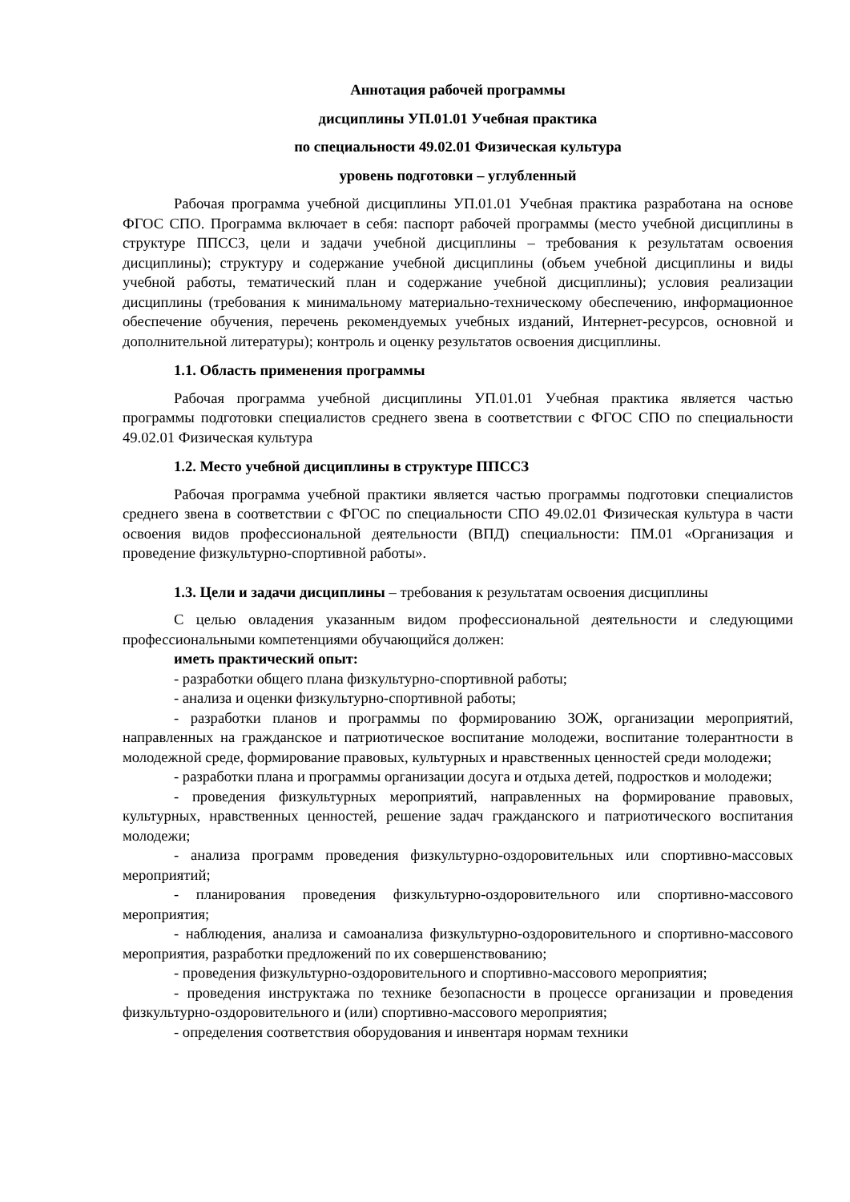Аннотация рабочей программы
дисциплины УП.01.01 Учебная практика
по специальности 49.02.01 Физическая культура
уровень подготовки – углубленный
Рабочая программа учебной дисциплины УП.01.01 Учебная практика разработана на основе ФГОС СПО. Программа включает в себя: паспорт рабочей программы (место учебной дисциплины в структуре ППССЗ, цели и задачи учебной дисциплины – требования к результатам освоения дисциплины); структуру и содержание учебной дисциплины (объем учебной дисциплины и виды учебной работы, тематический план и содержание учебной дисциплины); условия реализации дисциплины (требования к минимальному материально-техническому обеспечению, информационное обеспечение обучения, перечень рекомендуемых учебных изданий, Интернет-ресурсов, основной и дополнительной литературы); контроль и оценку результатов освоения дисциплины.
1.1. Область применения программы
Рабочая программа учебной дисциплины УП.01.01 Учебная практика является частью программы подготовки специалистов среднего звена в соответствии с ФГОС СПО по специальности 49.02.01 Физическая культура
1.2. Место учебной дисциплины в структуре ППССЗ
Рабочая программа учебной практики является частью программы подготовки специалистов среднего звена в соответствии с ФГОС по специальности СПО 49.02.01 Физическая культура в части освоения видов профессиональной деятельности (ВПД) специальности: ПМ.01 «Организация и проведение физкультурно-спортивной работы».
1.3. Цели и задачи дисциплины – требования к результатам освоения дисциплины
С целью овладения указанным видом профессиональной деятельности и следующими профессиональными компетенциями обучающийся должен:
иметь практический опыт:
- разработки общего плана физкультурно-спортивной работы;
- анализа и оценки физкультурно-спортивной работы;
- разработки планов и программы по формированию ЗОЖ, организации мероприятий, направленных на гражданское и патриотическое воспитание молодежи, воспитание толерантности в молодежной среде, формирование правовых, культурных и нравственных ценностей среди молодежи;
- разработки плана и программы организации досуга и отдыха детей, подростков и молодежи;
- проведения физкультурных мероприятий, направленных на формирование правовых, культурных, нравственных ценностей, решение задач гражданского и патриотического воспитания молодежи;
- анализа программ проведения физкультурно-оздоровительных или спортивно-массовых мероприятий;
- планирования проведения физкультурно-оздоровительного или спортивно-массового мероприятия;
- наблюдения, анализа и самоанализа физкультурно-оздоровительного и спортивно-массового мероприятия, разработки предложений по их совершенствованию;
- проведения физкультурно-оздоровительного и спортивно-массового мероприятия;
- проведения инструктажа по технике безопасности в процессе организации и проведения физкультурно-оздоровительного и (или) спортивно-массового мероприятия;
- определения соответствия оборудования и инвентаря нормам техники